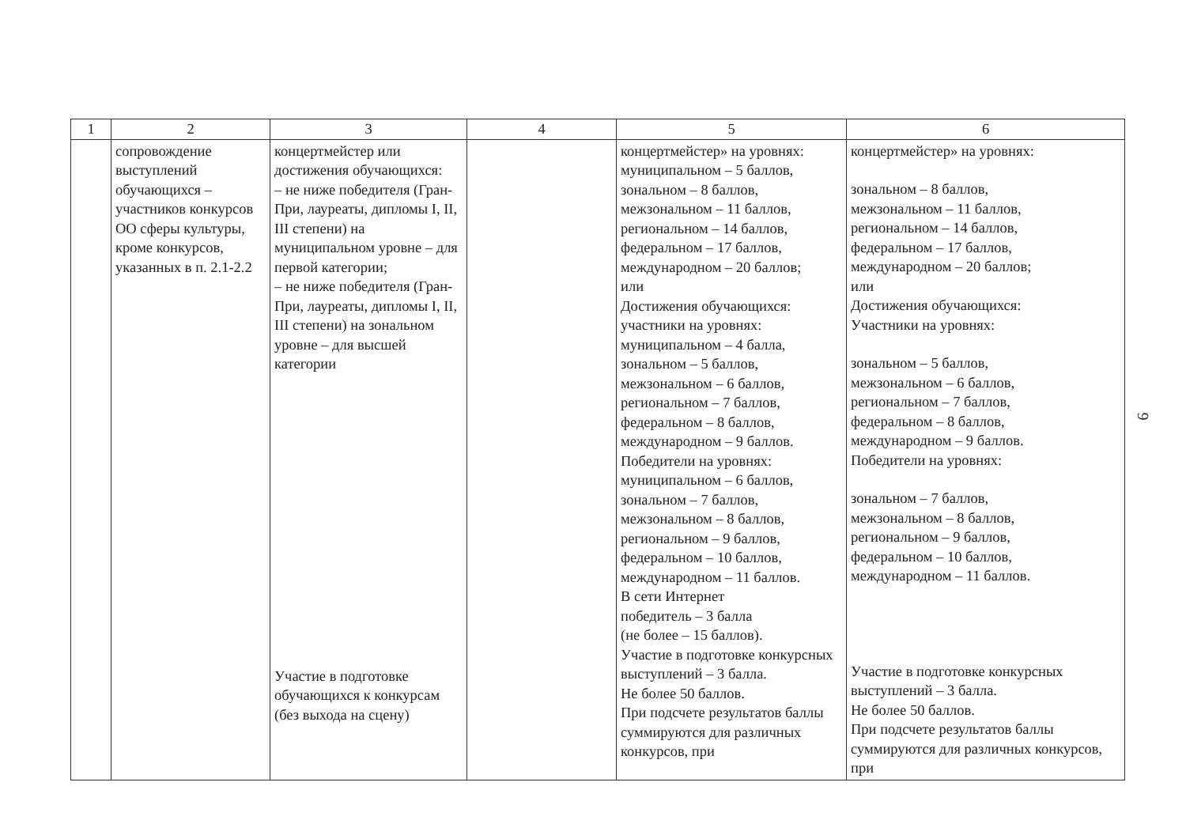| 1 | 2 | 3 | 4 | 5 | 6 |
| --- | --- | --- | --- | --- | --- |
| | сопровождение выступлений обучающихся – участников конкурсов ОО сферы культуры, кроме конкурсов, указанных в п. 2.1-2.2 | концертмейстер или достижения обучающихся: – не ниже победителя (Гран-При, лауреаты, дипломы I, II, III степени) на муниципальном уровне – для первой категории; – не ниже победителя (Гран-При, лауреаты, дипломы I, II, III степени) на зональном уровне – для высшей категории Участие в подготовке обучающихся к конкурсам (без выхода на сцену) | | концертмейстер» на уровнях: муниципальном – 5 баллов, зональном – 8 баллов, межзональном – 11 баллов, региональном – 14 баллов, федеральном – 17 баллов, международном – 20 баллов; или Достижения обучающихся: участники на уровнях: муниципальном – 4 балла, зональном – 5 баллов, межзональном – 6 баллов, региональном – 7 баллов, федеральном – 8 баллов, международном – 9 баллов. Победители на уровнях: муниципальном – 6 баллов, зональном – 7 баллов, межзональном – 8 баллов, региональном – 9 баллов, федеральном – 10 баллов, международном – 11 баллов. В сети Интернет победитель – 3 балла (не более – 15 баллов). Участие в подготовке конкурсных выступлений – 3 балла. Не более 50 баллов. При подсчете результатов баллы суммируются для различных конкурсов, при | концертмейстер» на уровнях: зональном – 8 баллов, межзональном – 11 баллов, региональном – 14 баллов, федеральном – 17 баллов, международном – 20 баллов; или Достижения обучающихся: Участники на уровнях: зональном – 5 баллов, межзональном – 6 баллов, региональном – 7 баллов, федеральном – 8 баллов, международном – 9 баллов. Победители на уровнях: зональном – 7 баллов, межзональном – 8 баллов, региональном – 9 баллов, федеральном – 10 баллов, международном – 11 баллов. Участие в подготовке конкурсных выступлений – 3 балла. Не более 50 баллов. При подсчете результатов баллы суммируются для различных конкурсов, при |
9